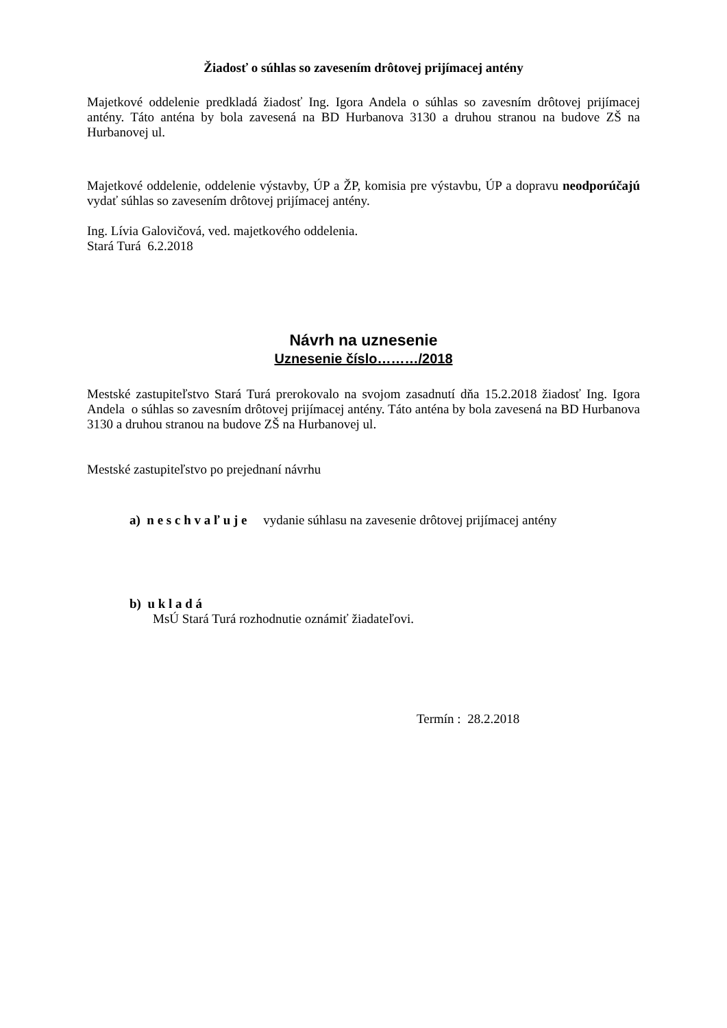Žiadosť o súhlas so zavesením drôtovej prijímacej antény
Majetkové oddelenie predkladá žiadosť Ing. Igora Andela o súhlas so zavesním drôtovej prijímacej antény. Táto anténa by bola zavesená na BD Hurbanova 3130 a druhou stranou na budove ZŠ na Hurbanovej ul.
Majetkové oddelenie, oddelenie výstavby, ÚP a ŽP, komisia pre výstavbu, ÚP a dopravu neodporúčajú vydať súhlas so zavesením drôtovej prijímacej antény.
Ing. Lívia Galovičová, ved. majetkového oddelenia.
Stará Turá 6.2.2018
Návrh na uznesenie
Uznesenie číslo………/2018
Mestské zastupiteľstvo Stará Turá prerokovalo na svojom zasadnutí dňa 15.2.2018 žiadosť Ing. Igora Andela o súhlas so zavesním drôtovej prijímacej antény. Táto anténa by bola zavesená na BD Hurbanova 3130 a druhou stranou na budove ZŠ na Hurbanovej ul.
Mestské zastupiteľstvo po prejednaní návrhu
a) n e s c h v a ľ u j e vydanie súhlasu na zavesenie drôtovej prijímacej antény
b) u k l a d á
MsÚ Stará Turá rozhodnutie oznámiť žiadateľovi.
Termín : 28.2.2018